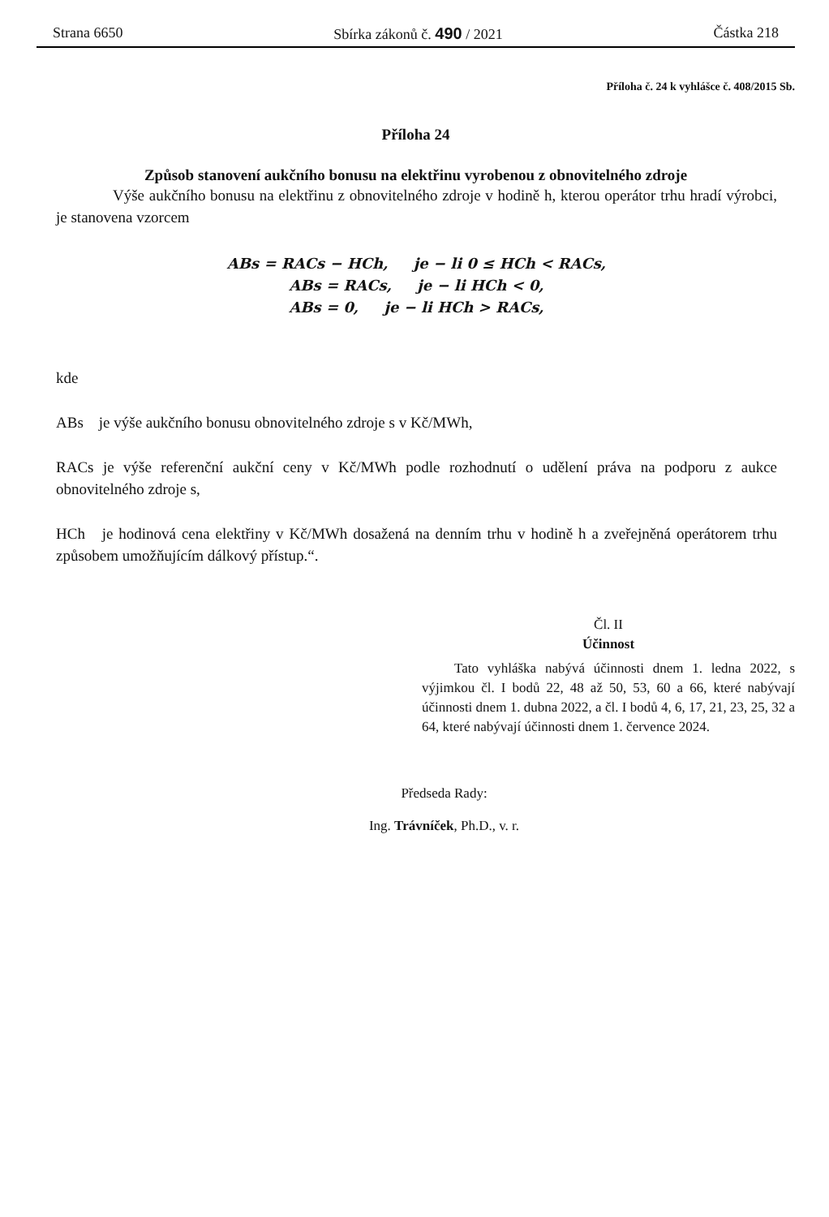Strana 6650 Sbírka zákonů č. 490 / 2021 Částka 218
Příloha č. 24 k vyhlášce č. 408/2015 Sb.
Příloha 24
Způsob stanovení aukčního bonusu na elektřinu vyrobenou z obnovitelného zdroje
Výše aukčního bonusu na elektřinu z obnovitelného zdroje v hodině h, kterou operátor trhu hradí výrobci, je stanovena vzorcem
ABs = RACs − HCh, je − li 0 ≤ HCh < RACs,
ABs = RACs, je − li HCh < 0,
ABs = 0, je − li HCh > RACs,
kde
ABs je výše aukčního bonusu obnovitelného zdroje s v Kč/MWh,
RACs je výše referenční aukční ceny v Kč/MWh podle rozhodnutí o udělení práva na podporu z aukce obnovitelného zdroje s,
HCh je hodinová cena elektřiny v Kč/MWh dosažená na denním trhu v hodině h a zveřejněná operátorem trhu způsobem umožňujícím dálkový přístup.“.
Čl. II
Účinnost
Tato vyhláška nabývá účinnosti dnem 1. ledna 2022, s výjimkou čl. I bodů 22, 48 až 50, 53, 60 a 66, které nabývají účinnosti dnem 1. dubna 2022, a čl. I bodů 4, 6, 17, 21, 23, 25, 32 a 64, které nabývají účinnosti dnem 1. července 2024.
Předseda Rady:
Ing. Trávníček, Ph.D., v. r.